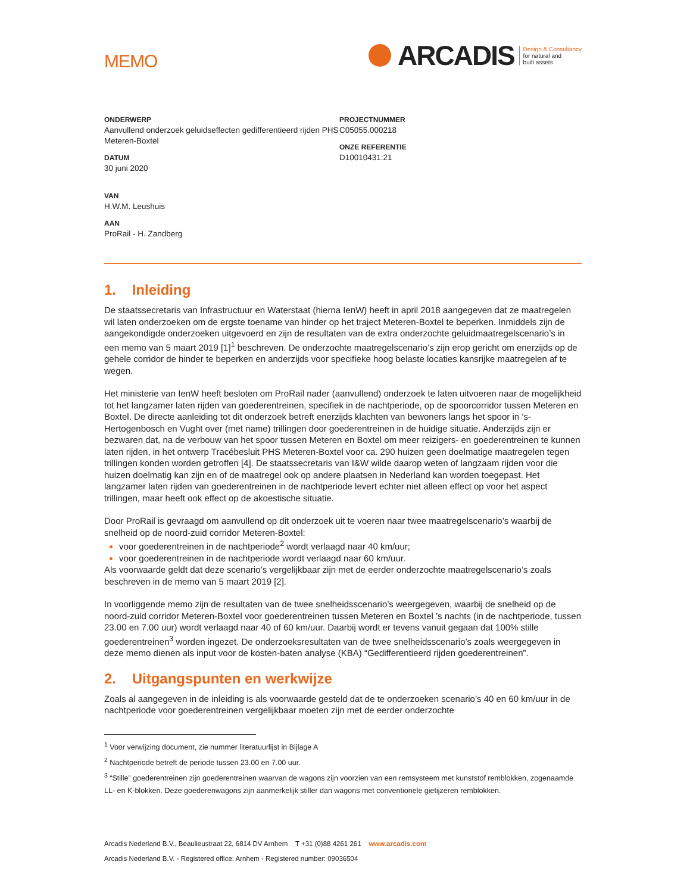MEMO
ARCADIS
Design & Consultancy
for natural and
built assets
ONDERWERP
Aanvullend onderzoek geluidseffecten gedifferentieerd rijden PHS Meteren-Boxtel
DATUM
30 juni 2020
VAN
H.W.M. Leushuis
AAN
ProRail - H. Zandberg
PROJECTNUMMER
C05055.000218
ONZE REFERENTIE
D10010431:21
1. Inleiding
De staatssecretaris van Infrastructuur en Waterstaat (hierna IenW) heeft in april 2018 aangegeven dat ze maatregelen wil laten onderzoeken om de ergste toename van hinder op het traject Meteren-Boxtel te beperken. Inmiddels zijn de aangekondigde onderzoeken uitgevoerd en zijn de resultaten van de extra onderzochte geluidmaatregelscenario’s in een memo van 5 maart 2019 [1]<sup>1</sup> beschreven. De onderzochte maatregelscenario’s zijn erop gericht om enerzijds op de gehele corridor de hinder te beperken en anderzijds voor specifieke hoog belaste locaties kansrijke maatregelen af te wegen.
Het ministerie van IenW heeft besloten om ProRail nader (aanvullend) onderzoek te laten uitvoeren naar de mogelijkheid tot het langzamer laten rijden van goederentreinen, specifiek in de nachtperiode, op de spoorcorridor tussen Meteren en Boxtel. De directe aanleiding tot dit onderzoek betreft enerzijds klachten van bewoners langs het spoor in ‘s-Hertogenbosch en Vught over (met name) trillingen door goederentreinen in de huidige situatie. Anderzijds zijn er bezwaren dat, na de verbouw van het spoor tussen Meteren en Boxtel om meer reizigers- en goederentreinen te kunnen laten rijden, in het ontwerp Tracébesluit PHS Meteren-Boxtel voor ca. 290 huizen geen doelmatige maatregelen tegen trillingen konden worden getroffen [4]. De staatssecretaris van I&W wilde daarop weten of langzaam rijden voor die huizen doelmatig kan zijn en of de maatregel ook op andere plaatsen in Nederland kan worden toegepast. Het langzamer laten rijden van goederentreinen in de nachtperiode levert echter niet alleen effect op voor het aspect trillingen, maar heeft ook effect op de akoestische situatie.
Door ProRail is gevraagd om aanvullend op dit onderzoek uit te voeren naar twee maatregelscenario’s waarbij de snelheid op de noord-zuid corridor Meteren-Boxtel:
voor goederentreinen in de nachtperiode<sup>2</sup> wordt verlaagd naar 40 km/uur;
voor goederentreinen in de nachtperiode wordt verlaagd naar 60 km/uur.
Als voorwaarde geldt dat deze scenario’s vergelijkbaar zijn met de eerder onderzochte maatregelscenario’s zoals beschreven in de memo van 5 maart 2019 [2].
In voorliggende memo zijn de resultaten van de twee snelheidsscenario’s weergegeven, waarbij de snelheid op de noord-zuid corridor Meteren-Boxtel voor goederentreinen tussen Meteren en Boxtel ’s nachts (in de nachtperiode, tussen 23.00 en 7.00 uur) wordt verlaagd naar 40 of 60 km/uur. Daarbij wordt er tevens vanuit gegaan dat 100% stille goederentreinen<sup>3</sup> worden ingezet. De onderzoeksresultaten van de twee snelheidsscenario’s zoals weergegeven in deze memo dienen als input voor de kosten-baten analyse (KBA) “Gedifferentieerd rijden goederentreinen”.
2. Uitgangspunten en werkwijze
Zoals al aangegeven in de inleiding is als voorwaarde gesteld dat de te onderzoeken scenario’s 40 en 60 km/uur in de nachtperiode voor goederentreinen vergelijkbaar moeten zijn met de eerder onderzochte
<sup>1</sup> Voor verwijzing document, zie nummer literatuurlijst in Bijlage A
<sup>2</sup> Nachtperiode betreft de periode tussen 23.00 en 7.00 uur.
<sup>3</sup> “Stille” goederentreinen zijn goederentreinen waarvan de wagons zijn voorzien van een remsysteem met kunststof remblokken, zogenaamde LL- en K-blokken. Deze goederenwagons zijn aanmerkelijk stiller dan wagons met conventionele gietijzeren remblokken.
Arcadis Nederland B.V., Beaulieustraat 22, 6814 DV Arnhem T +31 (0)88 4261 261 www.arcadis.com
Arcadis Nederland B.V. - Registered office: Arnhem - Registered number: 09036504